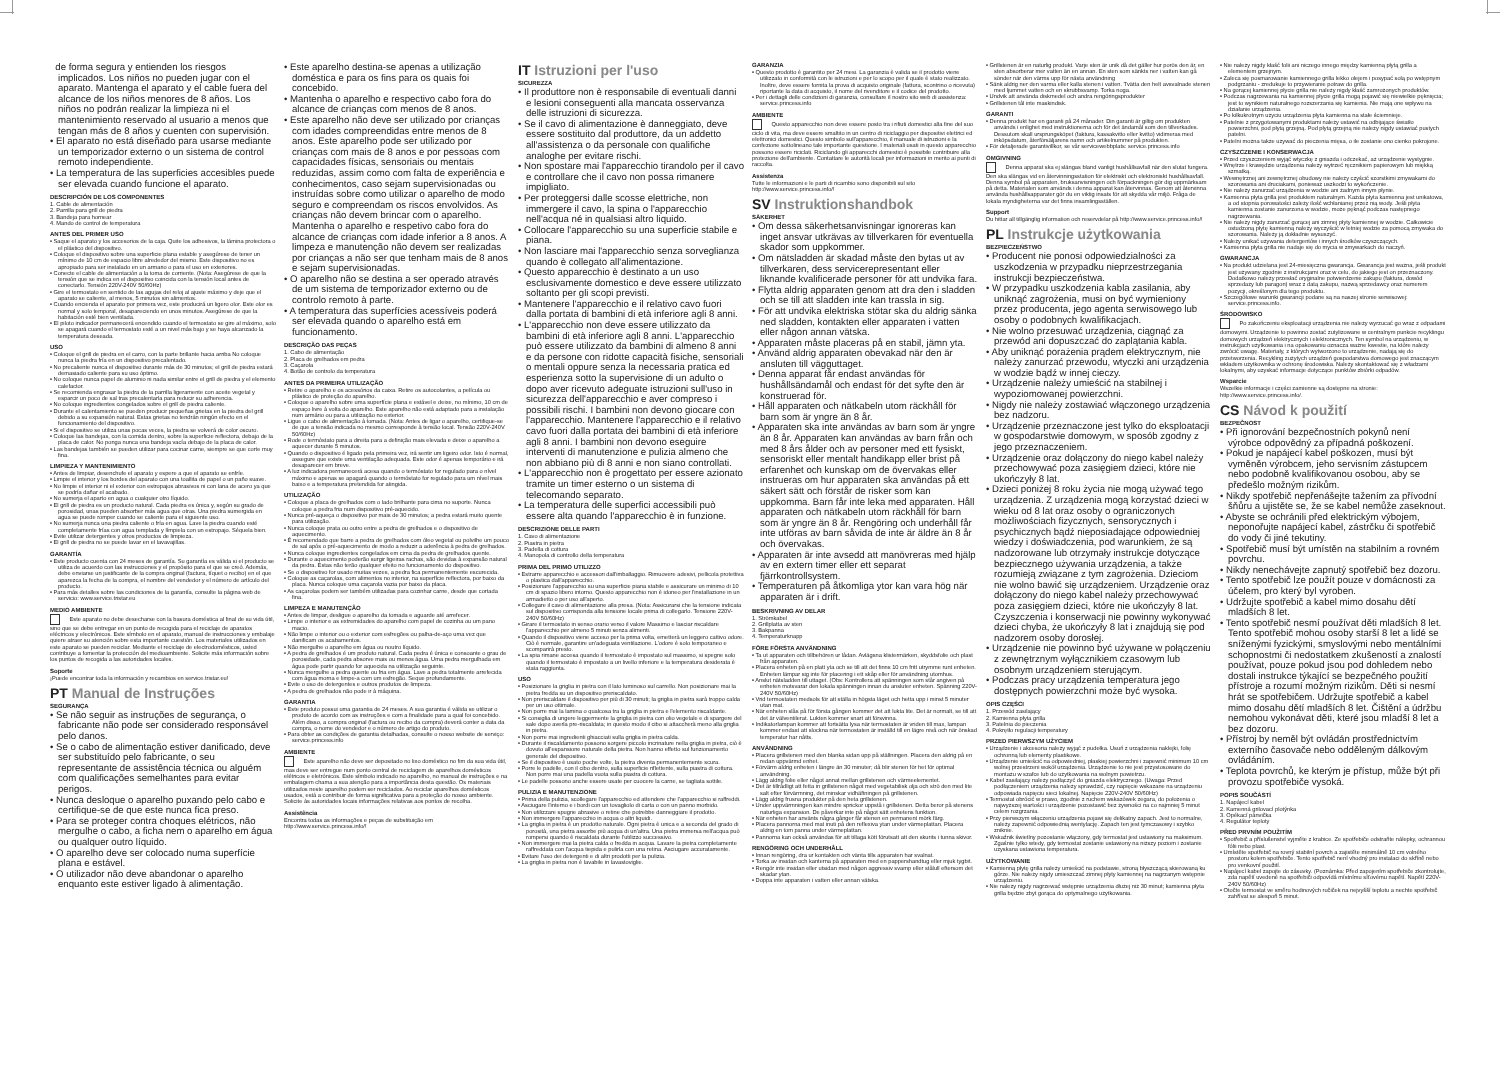de forma segura y entienden los riesgos implicados. Los niños no pueden jugar con el aparato. Mantenga el aparato y el cable fuera del alcance de los niños menores de 8 años. Los niños no podrán realizar la limpieza ni el mantenimiento reservado al usuario a menos que tengan más de 8 años y cuenten con supervisión.
• El aparato no está diseñado para usarse mediante un temporizador externo o un sistema de control remoto independiente.
• La temperatura de las superficies accesibles puede ser elevada cuando funcione el aparato.
DESCRIPCIÓN DE LOS COMPONENTES
1. Cable de alimentación
2. Parrilla para grill de piedra
3. Bandeja para hornear
4. Mando de control de temperatura
ANTES DEL PRIMER USO
• Saque el aparato y los accesorios de la caja. Quite los adhesivos, la lámina protectora o el plástico del dispositivo.
• Coloque el dispositivo sobre una superficie plana estable y asegúrese de tener un mínimo de 10 cm de espacio libre alrededor del mismo. Este dispositivo no es apropiado para ser instalado en un armario o para el uso en exteriores.
• Conecte el cable de alimentación a la toma de corriente. (Nota: Asegúrese de que la tensión que se indica en el dispositivo coincida con la tensión local antes de conectarlo. Tensión 220V-240V 50/60Hz)
• Gire el termostato en sentido de las agujas del reloj al ajuste máximo y deje que el aparato se caliente, al menos, 5 minutos sin alimentos.
• Cuando encienda el aparato por primera vez, este producirá un ligero olor. Este olor es normal y solo temporal, desapareciendo en unos minutos. Asegúrese de que la habitación esté bien ventilada.
• El piloto indicador permanecerá encendido cuando el termostato se gire al máximo, solo se apagará cuando el termostato esté a un nivel más bajo y se haya alcanzado la temperatura deseada.
USO
• Coloque el grill de piedra en el carro, con la parte brillante hacia arriba No coloque nunca la piedra fría en un dispositivo precalentado.
• No precaliente nunca el dispositivo durante más de 30 minutos; el grill de piedra estará demasiado caliente para su uso óptimo.
• No coloque nunca papel de aluminio ni nada similar entre el grill de piedra y el elemento calefactor.
• Se recomienda engrasar la piedra de la parrilla ligeramente con aceite vegetal y esparcir un poco de sal tras precalentarla para reducir su adherencia.
• No coloque ingredientes congelados sobre el grill de piedra caliente.
• Durante el calentamiento se pueden producir pequeñas grietas en la piedra del grill debido a su expansión natural. Estas grietas no tendrán ningún efecto en el funcionamiento del dispositivo.
• Si el dispositivo se utiliza unas pocas veces, la piedra se volverá de color oscuro.
• Coloque las bandejas, con la comida dentro, sobre la superficie reflectora, debajo de la placa de calor. No ponga nunca una bandeja vacía debajo de la placa de calor.
• Las bandejas también se pueden utilizar para cocinar carne, siempre se que corte muy fina.
LIMPIEZA Y MANTENIMIENTO
• Antes de limpiar, desenchufe el aparato y espere a que el aparato se enfríe.
• Limpie el interior y los bordes del aparato con una toallita de papel o un paño suave.
• No limpie el interior ni el exterior con estropajos abrasivos ni con lana de acero ya que se podría dañar el acabado.
• No sumerja el aparto en agua o cualquier otro líquido.
• El grill de piedra es un producto natural. Cada piedra es única y, según su grado de porosidad, unas pueden absorber más agua que otras. Una piedra sumergida en agua se puede romper cuando se caliente para el siguiente uso.
• No sumerja nunca una piedra caliente o fría en agua. Lave la piedra cuando esté completamente frías con agua templada y límpiela con un estropajo. Séquela bien.
• Evite utilizar detergentes y otros productos de limpieza.
• El grill de piedra no se puede lavar en el lavavajillas.
GARANTÍA
• Este producto cuenta con 24 meses de garantía. Su garantía es válida si el producto se utiliza de acuerdo con las instrucciones y el propósito para el que se creó. Además, debe enviarse un justificante de la compra original (factura, tíquet o recibo) en el que aparezca la fecha de la compra, el nombre del vendedor y el número de artículo del producto.
• Para más detalles sobre las condiciones de la garantía, consulte la página web de servicio: www.service.tristar.eu
MEDIO AMBIENTE
Este aparato no debe desecharse con la basura doméstica al final de su vida útil, sino que se debe entregar en un punto de recogida para el reciclaje de aparatos eléctricos y electrónicos. Este símbolo en el aparato, manual de instrucciones y embalaje quiere atraer su atención sobre esta importante cuestión. Los materiales utilizados en este aparato se pueden reciclar. Mediante el reciclaje de electrodomésticos, usted contribuye a fomentar la protección del medioambiente. Solicite más información sobre los puntos de recogida a las autoridades locales.
Soporte
¡Puede encontrar toda la información y recambios en service.tristar.eu!
PT Manual de Instruções
SEGURANÇA
• Se não seguir as instruções de segurança, o fabricante não pode ser considerado responsável pelo danos.
• Se o cabo de alimentação estiver danificado, deve ser substituído pelo fabricante, o seu representante de assistência técnica ou alguém com qualificações semelhantes para evitar perigos.
• Nunca desloque o aparelho puxando pelo cabo e certifique-se de que este nunca fica preso.
• Para se proteger contra choques elétricos, não mergulhe o cabo, a ficha nem o aparelho em água ou qualquer outro líquido.
• O aparelho deve ser colocado numa superfície plana e estável.
• O utilizador não deve abandonar o aparelho enquanto este estiver ligado à alimentação.
• Este aparelho destina-se apenas a utilização doméstica e para os fins para os quais foi concebido.
• Mantenha o aparelho e respectivo cabo fora do alcance de crianças com menos de 8 anos.
• Este aparelho não deve ser utilizado por crianças com idades compreendidas entre menos de 8 anos. Este aparelho pode ser utilizado por crianças com mais de 8 anos e por pessoas com capacidades físicas, sensoriais ou mentais reduzidas, assim como com falta de experiência e conhecimentos, caso sejam supervisionadas ou instruídas sobre como utilizar o aparelho de modo seguro e compreendam os riscos envolvidos. As crianças não devem brincar com o aparelho. Mantenha o aparelho e respetivo cabo fora do alcance de crianças com idade inferior a 8 anos. A limpeza e manutenção não devem ser realizadas por crianças a não ser que tenham mais de 8 anos e sejam supervisionadas.
• O aparelho não se destina a ser operado através de um sistema de temporizador externo ou de controlo remoto à parte.
• A temperatura das superfícies acessíveis poderá ser elevada quando o aparelho está em funcionamento.
DESCRIÇÃO DAS PEÇAS
1. Cabo de alimentação
2. Placa de grelhados em pedra
3. Caçarola
4. Botão de controlo da temperatura
ANTES DA PRIMEIRA UTILIZAÇÃO
• Retire o aparelho e os acessórios da caixa. Retire os autocolantes, a película ou plástico de proteção do aparelho.
• Coloque o aparelho sobre uma superfície plana e estável e deixe, no mínimo, 10 cm de espaço livre à volta do aparelho. Este aparelho não está adaptado para a instalação num armário ou para a utilização no exterior.
• Ligue o cabo de alimentação à tomada. (Nota: Antes de ligar o aparelho, certifique-se de que a tensão indicada no mesmo corresponde à tensão local. Tensão 220V-240V 50/60Hz)
• Rode o termóstato para a direita para a definição mais elevada e deixe o aparelho a aquecer durante 5 minutos.
• Quando o dispositivo é ligado pela primeira vez, irá sentir um ligeiro odor. Isto é normal, assegure que existe uma ventilação adequada. Este odor é apenas temporário e irá desaparecer em breve.
• A luz indicadora permanecerá acesa quando o termóstato for regulado para o nível máximo e apenas se apagará quando o termóstato for regulado para um nível mais baixo e a temperatura pretendida for atingida.
UTILIZAÇÃO
• Coloque a placa de grelhados com o lado brilhante para cima no suporte. Nunca coloque a pedra fria num dispositivo pré-aquecido.
• Nunca pré-aqueça o dispositivo por mais de 30 minutos; a pedra estará muito quente para utilização.
• Nunca coloque prata ou outro entre a pedra de grelhados e o dispositivo de aquecimento.
• É recomendado que barre a pedra de grelhados com óleo vegetal ou polvilhe um pouco de sal após o pré-aquecimento de modo a reduzir a aderência à pedra de grelhados.
• Nunca coloque ingredientes congelados em cima da pedra de grelhados quente.
• Durante o aquecimento poderão surgir ligeiras rachas, são devidas à expansão natural da pedra. Estas não terão qualquer efeito no funcionamento do dispositivo.
• Se o dispositivo for usado muitas vezes, a pedra fica permanentemente escurecida.
• Coloque as caçarolas, com alimentos no interior, na superfície reflectora, por baixo da placa. Nunca coloque uma caçarola vazia por baixo da placa.
• As caçarolas podem ser também utilizadas para cozinhar carne, desde que cortada fina.
LIMPEZA E MANUTENÇÃO
• Antes de limpar, desligue o aparelho da tomada e aguarde até arrefecer.
• Limpe o interior e as extremidades do aparelho com papel de cozinha ou um pano macio.
• Não limpe o interior ou o exterior com esfregões ou palha-de-aço uma vez que danificam os acabamentos.
• Não mergulhe o aparelho em água ou noutro líquido.
• A pedra de grelhados é um produto natural. Cada pedra é única e consoante o grau de porosidade, cada pedra absorve mais ou menos água. Uma pedra mergulhada em água pode partir quando for aquecida na utilização seguinte.
• Nunca mergulhe a pedra quente ou fria em água. Lave a pedra totalmente arrefecida com água morna e limpe-a com um esfregão. Seque profundamente.
• Evite o uso de detergentes e outros produtos de limpeza.
• A pedra de grelhados não pode ir à máquina.
GARANTIA
• Este produto possui uma garantia de 24 meses. A sua garantia é válida se utilizar o produto de acordo com as instruções e com a finalidade para a qual foi concebido. Além disso, a compra original (factura ou recibo da compra) deverá conter a data da compra, o nome do vendedor e o número de artigo do produto.
• Para obter as condições de garantia detalhadas, consulte o nosso website de serviço: service.princess.info
AMBIENTE
Este aparelho não deve ser depositado no lixo doméstico no fim da sua vida útil, mas deve ser entregue num ponto central de reciclagem de aparelhos domésticos elétricos e eletrónicos. Este símbolo indicado no aparelho, no manual de instruções e na embalagem chama a sua atenção para a importância desta questão. Os materiais utilizados neste aparelho podem ser reciclados. Ao reciclar aparelhos domésticos usados, está a contribuir de forma significativa para a proteção do nosso ambiente. Solicite às autoridades locais informações relativas aos pontos de recolha.
Assistência
Encontra todas as informações e peças de substituição em http://www.service.princess.info/!
IT Istruzioni per l'uso
SICUREZZA
• Il produttore non è responsabile di eventuali danni e lesioni conseguenti alla mancata osservanza delle istruzioni di sicurezza.
• Se il cavo di alimentazione è danneggiato, deve essere sostituito dal produttore, da un addetto all'assistenza o da personale con qualifiche analoghe per evitare rischi.
• Non spostare mai l'apparecchio tirandolo per il cavo e controllare che il cavo non possa rimanere impigliato.
• Per proteggersi dalle scosse elettriche, non immergere il cavo, la spina o l'apparecchio nell'acqua né in qualsiasi altro liquido.
• Collocare l'apparecchio su una superficie stabile e piana.
• Non lasciare mai l'apparecchio senza sorveglianza quando è collegato all'alimentazione.
• Questo apparecchio è destinato a un uso esclusivamente domestico e deve essere utilizzato soltanto per gli scopi previsti.
• Mantenere l'apparecchio e il relativo cavo fuori dalla portata di bambini di età inferiore agli 8 anni.
• L'apparecchio non deve essere utilizzato da bambini di età inferiore agli 8 anni. L'apparecchio può essere utilizzato da bambini di almeno 8 anni e da persone con ridotte capacità fisiche, sensoriali o mentali oppure senza la necessaria pratica ed esperienza sotto la supervisione di un adulto o dopo aver ricevuto adeguate istruzioni sull'uso in sicurezza dell'apparecchio e aver compreso i possibili rischi. I bambini non devono giocare con l'apparecchio. Mantenere l'apparecchio e il relativo cavo fuori dalla portata dei bambini di età inferiore agli 8 anni. I bambini non devono eseguire interventi di manutenzione e pulizia almeno che non abbiano più di 8 anni e non siano controllati.
• L'apparecchio non è progettato per essere azionato tramite un timer esterno o un sistema di telecomando separato.
• La temperatura delle superfici accessibili può essere alta quando l'apparecchio è in funzione.
DESCRIZIONE DELLE PARTI
1. Cavo di alimentazione
2. Piastra in pietra
3. Padella di cottura
4. Manopola di controllo della temperatura
PRIMA DEL PRIMO UTILIZZO
• Estrarre apparecchio e accessori dall'imballaggio. Rimuovere adesivi, pellicola protettiva o plastica dall'apparecchio.
• Posizionare l'apparecchio su una superficie piana stabile e assicurare un minimo di 10 cm di spazio libero intorno. Questo apparecchio non è idoneo per l'installazione in un armadietto o per uso all'aperto.
• Collegare il cavo di alimentazione alla presa. (Nota: Assicurarsi che la tensione indicata sul dispositivo corrisponda alla tensione locale prima di collegarlo. Tensione 220V-240V 50/60Hz)
• Girare il termostato in senso orario verso il valore Massimo e lasciar riscaldare l'apparecchio per almeno 5 minuti senza alimenti.
• Quando il dispositivo viene acceso per la prima volta, emetterà un leggero cattivo odore. Ciò è normale, garantire un'adeguata ventilazione. L'odore è solo temporaneo e scomparirà presto.
• La spia rimane accesa quando il termostato è impostato sul massimo, si spegne solo quando il termostato è impostato a un livello inferiore e la temperatura desiderata è stata raggiunta.
USO
• Posizionare la griglia in pietra con il lato luminoso sul carrello. Non posizionare mai la pietra fredda su un dispositivo preriscaldato.
• Non preriscaldare il dispositivo per più di 30 minuti; la griglia in pietra sarà troppo calda per un uso ottimale.
• Non porre mai la lamina o qualcosa tra la griglia in pietra e l'elemento riscaldante.
• Si consiglia di ungere leggermente la griglia in pietra con olio vegetale e di spargere del sale dopo averla pre-riscaldata; in questo modo il cibo si attaccherà meno alla griglia in pietra.
• Non porre mai ingredienti ghiacciati sulla griglia in pietra calda.
• Durante il riscaldamento possono sorgere piccolo incrinature nella griglia in pietra, ciò è dovuto all'espansione naturale della pietra. Non hanno effetto sul funzionamento generale del dispositivo.
• Se il dispositivo è usato poche volte, la pietra diventa permanentemente scura.
• Porre le padelle, con il cibo dentro, sulla superficie riflettente, sulla piastra di cottura. Non porre mai una padella vuota sulla piastra di cottura.
• Le padelle possono anche essere usate per cuocere la carne, se tagliata sottile.
PULIZIA E MANUTENZIONE
• Prima della pulizia, scollegare l'apparecchio ed attendere che l'apparecchio si raffreddi.
• Asciugare l'interno e i bordi con un tovagliolo di carta o con un panno morbido.
• Non utilizzare spugne abrasive o retine che potrebbe danneggiare il prodotto.
• Non immergere l'apparecchio in acqua o altri liquidi.
• La griglia in pietra è un prodotto naturale. Ogni pietra è unica e a seconda del grado di porosità, una pietra assorbe più acqua di un'altra. Una pietra immersa nell'acqua può rompersi quando è riscaldata durante l'utilizzo successivo.
• Non immergere mai la pietra calda o fredda in acqua. Lavare la pietra completamente raffreddata con l'acqua tiepida e pulirla con una retina. Asciugare accuratamente.
• Evitare l'uso dei detergenti e di altri prodotti per la pulizia.
• La griglia in pietra non è lavabile in lavastoviglie.
GARANZIA
• Questo prodotto è garantito per 24 mesi. La garanzia è valida se il prodotto viene utilizzato in conformità con le istruzioni e per lo scopo per il quale è stato realizzato. Inoltre, deve essere fornita la prova di acquisto originale (fattura, scontrino o ricevuta) riportante la data di acquisto, il nome del rivenditore e il codice del prodotto.
• Per i dettagli delle condizioni di garanzia, consultare il nostro sito web di assistenza: service.princess.info
AMBIENTE
Questo apparecchio non deve essere posto tra i rifiuti domestici alla fine del suo ciclo di vita, ma deve essere smaltito in un centro di riciclaggio per dispositivi elettrici ed elettronici domestici. Questo simbolo sull'apparecchio, il manuale di istruzioni e la confezione sottolineano tale importante questione. I materiali usati in questo apparecchio possono essere riciclati. Riciclando gli apparecchi domestici è possibile contribuire alla protezione dell'ambiente. Contattare le autorità locali per informazioni in merito ai punti di raccolta.
Assistenza
Tutte le informazioni e le parti di ricambio sono disponibili sul sito http://www.service.princess.info/!
SV Instruktionshandbok
SÄKERHET
• Om dessa säkerhetsanvisningar ignoreras kan inget ansvar utkrävas av tillverkaren för eventuella skador som uppkommer.
• Om nätsladden är skadad måste den bytas ut av tillverkaren, dess servicerepresentant eller liknande kvalificerade personer för att undvika fara.
• Flytta aldrig apparaten genom att dra den i sladden och se till att sladden inte kan trassla in sig.
• För att undvika elektriska stötar ska du aldrig sänka ned sladden, kontakten eller apparaten i vatten eller någon annan vätska.
• Apparaten måste placeras på en stabil, jämn yta.
• Använd aldrig apparaten obevakad när den är ansluten till vägguttaget.
• Denna apparat får endast användas för hushållsändamål och endast för det syfte den är konstruerad för.
• Håll apparaten och nätkabeln utom räckhåll för barn som är yngre än 8 år.
• Apparaten ska inte användas av barn som är yngre än 8 år. Apparaten kan användas av barn från och med 8 års ålder och av personer med ett fysiskt, sensoriskt eller mentalt handikapp eller brist på erfarenhet och kunskap om de övervakas eller instrueras om hur apparaten ska användas på ett säkert sätt och förstår de risker som kan uppkomma. Barn får inte leka med apparaten. Håll apparaten och nätkabeln utom räckhåll för barn som är yngre än 8 år. Rengöring och underhåll får inte utföras av barn såvida de inte är äldre än 8 år och övervakas.
• Apparaten är inte avsedd att manövreras med hjälp av en extern timer eller ett separat fjärrkontrollsystem.
• Temperaturen på åtkomliga ytor kan vara hög när apparaten är i drift.
BESKRIVNING AV DELAR
1. Strömkabel
2. Grillplatta av sten
3. Bakpanna
4. Temperaturknapp
FÖRE FÖRSTA ANVÄNDNING
• Ta ut apparaten och tillbehören ur lådan. Avlägsna klistermärken, skyddsfolie och plast från apparaten.
• Placera enheten på en platt yta och se till att det finns 10 cm fritt utrymme runt enheten. Enheten lämpar sig inte för placering i ett skåp eller för användning utomhus.
• Anslut nätsladden till uttaget. (Obs: Kontrollera att spänningen som står angiven på enheten motsvarar den lokala spänningen innan du ansluter enheten. Spänning 220V-240V 50/60Hz)
• Vrid termostaten medsols för att ställa in högsta läget och hetta upp i minst 5 minuter utan mat.
• När enheten slås på för första gången kommer det att lukta lite. Det är normalt, se till att det är välventilerat. Lukten kommer snart att försvinna.
• Indikatorlampan kommer att fortsätta lysa när termostaten är vriden till max, lampan kommer endast att slockna när termostaten är inställd till en lägre nivå och när önskad temperatur har nåtts.
ANVÄNDNING
• Placera grillstenen med den blanka sidan upp på ställningen. Placera den aldrig på en redan uppvärmd enhet.
• Förvärm aldrig enheten i längre än 30 minuter; då blir stenen för het för optimal användning.
• Lägg aldrig folie eller något annat mellan grillstenen och värmeelementet.
• Det är tillrådligt att fetta in grillstenen något med vegetabilisk olja och strö den med lite salt efter förvärmning, det minskar vidhäftningen på grillstenen.
• Lägg aldrig frusna produkter på den heta grillstenen.
• Under uppvärmningen kan mindre sprickor uppstå i grillstenen. Detta beror på stenens naturliga expansion. De påverkar inte på något sätt enhetens funktion.
• När enheten har använts några gånger får stenen en permanent mörk färg.
• Placera pannorna med mat inuti på den reflexiva ytan under värmeplattan. Placera aldrig en tom panna under värmeplattan.
• Pannorna kan också användas för att tillaga kött förutsatt att den skurits i tunna skivor.
RENGÖRING OCH UNDERHÅLL
• Innan rengöring, dra ur kontakten och vänta tills apparaten har svalnat.
• Torka av insidan och kanterna på apparaten med en pappershandtug eller mjuk tygbit.
• Rengör inte insidan eller utsidan med någon aggressiv svamp eller stålull eftersom det skadar ytan.
• Doppa inte apparaten i vatten eller annan vätska.
• Grillstenen är en naturlig produkt. Varje sten är unik då det gäller hur porös den är, en sten absorberar mer vatten än en annan. En sten som sänkts ner i vatten kan gå sönder när den värms upp för nästa användning
• Sänk aldrig ner den varma eller kalla stenen i vatten. Tvätta den helt avsvalnade stenen med ljummet vatten och en skrubbsvamp. Torka noga.
• Undvik att använda diskmedel och andra rengöringsprodukter
• Grillstenen tål inte maskindisk.
GARANTI
• Denna produkt har en garanti på 24 månader. Din garanti är giltig om produkten används i enlighet med instruktionerna och för det ändamål som den tillverkades. Dessutom skall ursprungsköpet (faktura, kassakvitto eller kvitto) vidimeras med inköpsdatum, återförsäljarens namn och artikelnummer på produkten.
• För detaljerade garantivillkor, se vår servicewebbplats: service.princess.info
OMGIVNING
Denna apparat ska ej slängas bland vanligt hushållsavfall när den slutat fungera. Den ska slängas vid en återvinningsstation för elektriskt och elektroniskt hushållsavfall. Denna symbol på apparaten, bruksanvisningen och förpackningen gör dig uppmärksam på detta. Materialen som används i denna apparat kan återvinnas. Genom att återvinna använda hushållsapparater gör du en viktig insats för att skydda vår miljö. Fråga de lokala myndigheterna var det finns insamlingsställen.
Support
Du hittar all tillgänglig information och reservdelar på http://www.service.princess.info/!
PL Instrukcje użytkowania
BEZPIECZEŃSTWO
• Producent nie ponosi odpowiedzialności za uszkodzenia w przypadku nieprzestrzegania instrukcji bezpieczeństwa.
• W przypadku uszkodzenia kabla zasilania, aby uniknąć zagrożenia, musi on być wymieniony przez producenta, jego agenta serwisowego lub osoby o podobnych kwalifikacjach.
• Nie wolno przesuwać urządzenia, ciągnąć za przewód ani dopuszczać do zaplątania kabla.
• Aby uniknąć porażenia prądem elektrycznym, nie należy zanurzać przewodu, wtyczki ani urządzenia w wodzie bądź w innej cieczy.
• Urządzenie należy umieścić na stabilnej i wypoziomowanej powierzchni.
• Nigdy nie należy zostawiać włączonego urządzenia bez nadzoru.
• Urządzenie przeznaczone jest tylko do eksploatacji w gospodarstwie domowym, w sposób zgodny z jego przeznaczeniem.
• Urządzenie oraz dołączony do niego kabel należy przechowywać poza zasięgiem dzieci, które nie ukończyły 8 lat.
• Dzieci poniżej 8 roku życia nie mogą używać tego urządzenia. Z urządzenia mogą korzystać dzieci w wieku od 8 lat oraz osoby o ograniczonych możliwościach fizycznych, sensorycznych i psychicznych bądź nieposiadające odpowiedniej wiedzy i doświadczenia, pod warunkiem, że są nadzorowane lub otrzymały instrukcje dotyczące bezpiecznego używania urządzenia, a także rozumieją związane z tym zagrożenia. Dzieciom nie wolno bawić się urządzeniem. Urządzenie oraz dołączony do niego kabel należy przechowywać poza zasięgiem dzieci, które nie ukończyły 8 lat. Czyszczenia i konserwacji nie powinny wykonywać dzieci chyba, że ukończyły 8 lat i znajdują się pod nadzorem osoby dorosłej.
• Urządzenie nie powinno być używane w połączeniu z zewnętrznym wyłącznikiem czasowym lub osobnym urządzeniem sterującym.
• Podczas pracy urządzenia temperatura jego dostępnych powierzchni może być wysoka.
OPIS CZĘŚCI
1. Przewód zasilający
2. Kamienna płyta grilla
3. Patelnia do pieczenia
4. Pokrętło regulacji temperatury
PRZED PIERWSZYM UŻYCIEM
• Urządzenie i akcesoria należy wyjąć z pudełka. Usuń z urządzenia naklejki, folię ochronną lub elementy plastikowe.
• Urządzenie umieścić na odpowiedniej, płaskiej powierzchni i zapewnić minimum 10 cm wolnej przestrzeni wokół urządzenia. Urządzenie to nie jest przystosowane do montażu w szafce lub do użytkowania na wolnym powietrzu.
• Kabel zasilający należy podłączyć do gniazda elektrycznego. (Uwaga: Przed podłączeniem urządzenia należy sprawdzić, czy napięcie wskazane na urządzeniu odpowiada napięciu sieci lokalnej. Napięcie 220V-240V 50/60Hz)
• Termostat obrócić w prawo, zgodnie z ruchem wskazówek zegara, do położenia o najwyższej wartości i urządzenie pozostawić bez żywności na co najmniej 5 minut celem rozgrzania.
• Przy pierwszym włączeniu urządzenia pojawi się delikatny zapach. Jest to normalne, należy zapewnić odpowiednią wentylację. Zapach ten jest tymczasowy i szybko zniknie.
• Wskaźnik świetlny pozostanie włączony, gdy termostat jest ustawiony na maksimum. Zgaśnie tylko wtedy, gdy termostat zostanie ustawiony na niższy poziom i zostanie uzyskana ustawiona temperatura.
UŻYTKOWANIE
• Kamienną płytę grilla należy umieścić na podstawie, stroną błyszczącą skierowaną ku górze. Nie należy nigdy umieszczać zimnej płyty kamiennej na nagrzanym wstępnie urządzeniu.
• Nie należy nigdy nagrzewać wstępnie urządzenia dłużej niż 30 minut; kamienna płyta grilla będzie zbyt gorąca do optymalnego użytkowania.
• Nie należy nigdy kłaść folii ani niczego innego między kamienną płytą grilla a elementem grzejnym.
• Zaleca się posmarowanie kamiennego grilla lekko olejem i posypać solą po wstępnym podgrzaniu - zredukuje to przywieranie potraw do grilla.
• Na gorącej kamiennej płycie grilla nie należy nigdy kłaść zamrożonych produktów.
• Podczas nagrzewania na kamiennej płycie grilla mogą pojawić się niewielkie pęknięcia; jest to wynikiem naturalnego rozszerzania się kamienia. Nie mają one wpływu na działanie urządzenia.
• Po kilkukrotnym użyciu urządzenia płyta kamienna na stałe ściemnieje.
• Patelnie z przygotowanymi produktami należy ustawić na odbijające światło powierzchni, pod płytą grzejną. Pod płytą grzejną nie należy nigdy ustawiać pustych patelni.
• Patelni można także używać do pieczenia mięsa, o ile zostanie ono cienko pokrojone.
CZYSZCZENIE I KONSERWACJA
• Przed czyszczeniem wyjąć wtyczkę z gniazda i odczekać, aż urządzenie wystygnie.
• Wnętrze i krawędzie urządzenia należy wytrzeć ręcznikiem papierowym lub miękką szmatką.
• Wewnętrznej ani zewnętrznej obudowy nie należy czyścić szorstkimi zmywakami do szorowania ani druciakami, ponieważ uszkodzi to wykończenie.
• Nie należy zanurzać urządzenia w wodzie ani żadnym innym płynie.
• Kamienna płyta grilla jest produktem naturalnym. Każda płyta kamienna jest unikatowa, a od stopnia porowatości zależy ilość wchłanianej przez nią wody. Jeśli płyta kamienna zostanie zanurzona w wodzie, może pęknąć podczas następnego nagrzewania.
• Nie należy nigdy zanurzać gorącej ani zimnej płyty kamiennej w wodzie. Całkowicie ostudzoną płytę kamienną należy wyczyścić w letniej wodzie za pomocą zmywaka do szorowania. Należy ją dokładnie wysuszyć.
• Należy unikać używania detergentów i innych środków czyszczących.
• Kamienna płyta grilla nie nadaje się do mycia w zmywarkach do naczyń.
GWARANCJA
• Na produkt udzielana jest 24-miesięczna gwarancja. Gwarancja jest ważna, jeśli produkt jest używany zgodnie z instrukcjami oraz w celu, do jakiego jest on przeznaczony. Dodatkowo należy przesłać oryginalne potwierdzenie zakupu (faktura, dowód sprzedaży lub paragon) wraz z datą zakupu, nazwą sprzedawcy oraz numerem pozycji, określonym dla tego produktu.
• Szczegółowe warunki gwarancji podane są na naszej stronie serwisowej: service.princess.info.
ŚRODOWISKO
Po zakończeniu eksploatacji urządzenia nie należy wyrzucać go wraz z odpadami domowymi. Urządzenie to powinno zostać zutylizowane w centralnym punkcie recyklingu domowych urządzeń elektrycznych i elektronicznych. Ten symbol na urządzeniu, w instrukcjach użytkowania i na opakowaniu oznacza ważne kwestie, na które należy zwrócić uwagę. Materiały, z których wytworzono to urządzenie, nadają się do przetworzenia. Recykling zużytych urządzeń gospodarstwa domowego jest znaczącym wkładem użytkownika w ochronę środowiska. Należy skontaktować się z władzami lokalnymi, aby uzyskać informacje dotyczące punktów zbiórki odpadów.
Wsparcie
Wszelkie informacje i części zamienne są dostępne na stronie: http://www.service.princess.info/.
CS Návod k použití
BEZPEČNOST
• Při ignorování bezpečnostních pokynů není výrobce odpovědný za případná poškození.
• Pokud je napájecí kabel poškozen, musí být vyměněn výrobcem, jeho servisním zástupcem nebo podobně kvalifikovanou osobou, aby se předešlo možným rizikům.
• Nikdy spotřebič nepřenášejte tažením za přívodní šňůru a ujistěte se, že se kabel nemůže zaseknout.
• Abyste se ochránili před elektrickým výbojem, neponořujte napájecí kabel, zástrčku či spotřebič do vody či jiné tekutiny.
• Spotřebič musí být umístěn na stabilním a rovném povrchu.
• Nikdy nenechávejte zapnutý spotřebič bez dozoru.
• Tento spotřebič lze použít pouze v domácnosti za účelem, pro který byl vyroben.
• Udržujte spotřebič a kabel mimo dosahu dětí mladších 8 let.
• Tento spotřebič nesmí používat děti mladších 8 let. Tento spotřebič mohou osoby starší 8 let a lidé se sníženými fyzickými, smyslovými nebo mentálními schopnostmi či nedostatkem zkušeností a znalostí používat, pouze pokud jsou pod dohledem nebo dostali instrukce týkající se bezpečného použití přístroje a rozumí možným rizikům. Děti si nesmí hrát se spotřebičem. Udržujte spotřebič a kabel mimo dosahu dětí mladších 8 let. Čištění a údržbu nemohou vykonávat děti, které jsou mladší 8 let a bez dozoru.
• Přístroj by neměl být ovládán prostřednictvím externího časovače nebo odděleným dálkovým ovládáním.
• Teplota povrchů, ke kterým je přístup, může být při provozu spotřebiče vysoká.
POPIS SOUČÁSTÍ
1. Napájecí kabel
2. Kamenná grilovací plotýnka
3. Opékací pánvička
4. Regulátor teploty
PŘED PRVNÍM POUŽITÍM
• Spotřebič a příslušenství vyjměte z krabice. Ze spotřebiče odstraňte nálepky, ochrannou fólii nebo plast.
• Umístěte spotřebič na rovný stabilní povrch a zajistěte minimálně 10 cm volného prostoru kolem spotřebiče. Tento spotřebič není vhodný pro instalaci do skříně nebo pro venkovní použití.
• Napájecí kabel zapojte do zásuvky. (Poznámka: Před zapojením spotřebiče zkontrolujte, zda napětí uvedené na spotřebiči odpovídá místnímu síťovému napětí. Napětí 220V-240V 50/60Hz)
• Otočte termostat ve směru hodinových ručiček na nejvyšší teplotu a nechte spotřebič zahřívat se alespoň 5 minut.